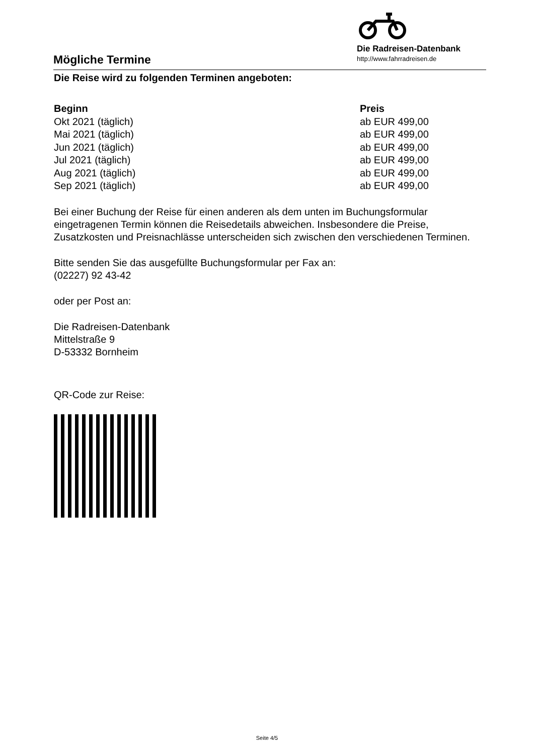Mögliche Termine
Die Radreisen-Datenbank
http://www.fahrradreisen.de
Die Reise wird zu folgenden Terminen angeboten:
| Beginn | Preis |
| --- | --- |
| Okt 2021 (täglich) | ab EUR 499,00 |
| Mai 2021 (täglich) | ab EUR 499,00 |
| Jun 2021 (täglich) | ab EUR 499,00 |
| Jul 2021 (täglich) | ab EUR 499,00 |
| Aug 2021 (täglich) | ab EUR 499,00 |
| Sep 2021 (täglich) | ab EUR 499,00 |
Bei einer Buchung der Reise für einen anderen als dem unten im Buchungsformular eingetragenen Termin können die Reisedetails abweichen. Insbesondere die Preise, Zusatzkosten und Preisnachlässe unterscheiden sich zwischen den verschiedenen Terminen.
Bitte senden Sie das ausgefüllte Buchungsformular per Fax an:
(02227) 92 43-42
oder per Post an:
Die Radreisen-Datenbank
Mittelstraße 9
D-53332 Bornheim
QR-Code zur Reise:
Seite 4/5